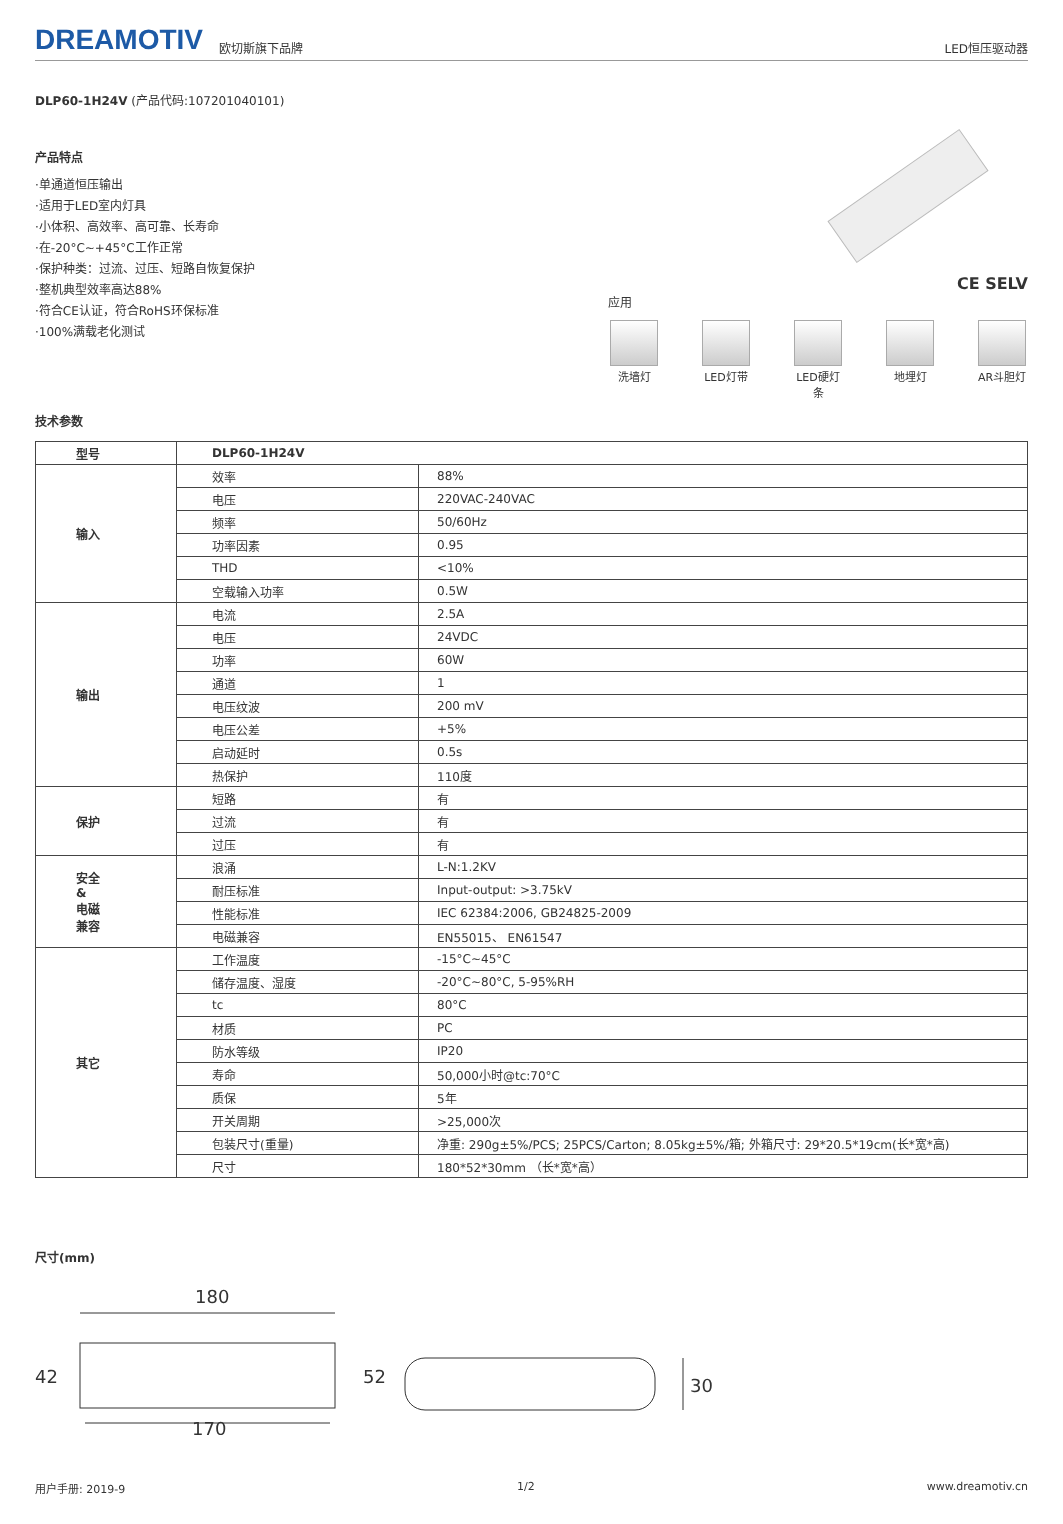DREAMOTIV 欧切斯旗下品牌 LED恒压驱动器
DLP60-1H24V (产品代码:107201040101)
产品特点
·单通道恒压输出
·适用于LED室内灯具
·小体积、高效率、高可靠、长寿命
·在-20°C~+45°C工作正常
·保护种类：过流、过压、短路自恢复保护
·整机典型效率高达88%
·符合CE认证，符合RoHS环保标准
·100%满载老化测试
CE SELV
应用
洗墙灯 LED灯带 LED硬灯条
地埋灯 AR斗胆灯
技术参数
| 型号 | DLP60-1H24V | |
| --- | --- | --- |
| 输入 | 效率 | 88% |
| | 电压 | 220VAC-240VAC |
| | 频率 | 50/60Hz |
| | 功率因素 | 0.95 |
| | THD | <10% |
| | 空载输入功率 | 0.5W |
| 输出 | 电流 | 2.5A |
| | 电压 | 24VDC |
| | 功率 | 60W |
| | 通道 | 1 |
| | 电压纹波 | 200 mV |
| | 电压公差 | +5% |
| | 启动延时 | 0.5s |
| | 热保护 | 110度 |
| 保护 | 短路 | 有 |
| | 过流 | 有 |
| | 过压 | 有 |
| 安全 & 电磁 兼容 | 浪涌 | L-N:1.2KV |
| | 耐压标准 | Input-output: >3.75kV |
| | 性能标准 | IEC 62384:2006, GB24825-2009 |
| | 电磁兼容 | EN55015、 EN61547 |
| 其它 | 工作温度 | -15°C~45°C |
| | 储存温度、湿度 | -20°C~80°C, 5-95%RH |
| | tc | 80°C |
| | 材质 | PC |
| | 防水等级 | IP20 |
| | 寿命 | 50,000小时@tc:70°C |
| | 质保 | 5年 |
| | 开关周期 | >25,000次 |
| | 包装尺寸(重量) | 净重: 290g±5%/PCS; 25PCS/Carton; 8.05kg±5%/箱; 外箱尺寸: 29*20.5*19cm(长*宽*高) |
| | 尺寸 | 180*52*30mm （长*宽*高） |
尺寸(mm)
180
42
52
170
30
用户手册: 2019-9 1/2 www.dreamotiv.cn